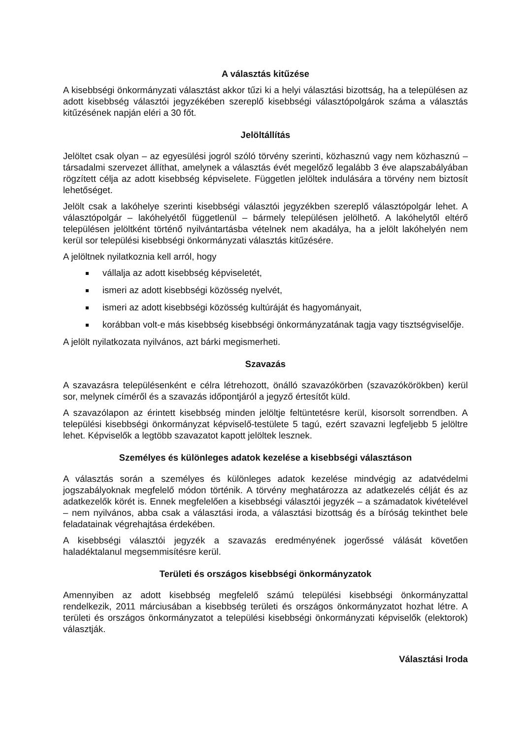A választás kitűzése
A kisebbségi önkormányzati választást akkor tűzi ki a helyi választási bizottság, ha a településen az adott kisebbség választói jegyzékében szereplő kisebbségi választópolgárok száma a választás kitűzésének napján eléri a 30 főt.
Jelöltállítás
Jelöltet csak olyan – az egyesülési jogról szóló törvény szerinti, közhasznú vagy nem közhasznú – társadalmi szervezet állíthat, amelynek a választás évét megelőző legalább 3 éve alapszabályában rögzített célja az adott kisebbség képviselete. Független jelöltek indulására a törvény nem biztosít lehetőséget.
Jelölt csak a lakóhelye szerinti kisebbségi választói jegyzékben szereplő választópolgár lehet. A választópolgár – lakóhelyétől függetlenül – bármely településen jelölhető. A lakóhelytől eltérő településen jelöltként történő nyilvántartásba vételnek nem akadálya, ha a jelölt lakóhelyén nem kerül sor települési kisebbségi önkormányzati választás kitűzésére.
A jelöltnek nyilatkoznia kell arról, hogy
vállalja az adott kisebbség képviseletét,
ismeri az adott kisebbségi közösség nyelvét,
ismeri az adott kisebbségi közösség kultúráját és hagyományait,
korábban volt-e más kisebbség kisebbségi önkormányzatának tagja vagy tisztségviselője.
A jelölt nyilatkozata nyilvános, azt bárki megismerheti.
Szavazás
A szavazásra településenként e célra létrehozott, önálló szavazókörben (szavazókörökben) kerül sor, melynek címéről és a szavazás időpontjáról a jegyző értesítőt küld.
A szavazólapon az érintett kisebbség minden jelöltje feltüntetésre kerül, kisorsolt sorrendben. A települési kisebbségi önkormányzat képviselő-testülete 5 tagú, ezért szavazni legfeljebb 5 jelöltre lehet. Képviselők a legtöbb szavazatot kapott jelöltek lesznek.
Személyes és különleges adatok kezelése a kisebbségi választáson
A választás során a személyes és különleges adatok kezelése mindvégig az adatvédelmi jogszabályoknak megfelelő módon történik. A törvény meghatározza az adatkezelés célját és az adatkezelők körét is. Ennek megfelelően a kisebbségi választói jegyzék – a számadatok kivételével – nem nyilvános, abba csak a választási iroda, a választási bizottság és a bíróság tekinthet bele feladatainak végrehajtása érdekében.
A kisebbségi választói jegyzék a szavazás eredményének jogerőssé válását követően haladéktalanul megsemmisítésre kerül.
Területi és országos kisebbségi önkormányzatok
Amennyiben az adott kisebbség megfelelő számú települési kisebbségi önkormányzattal rendelkezik, 2011 márciusában a kisebbség területi és országos önkormányzatot hozhat létre. A területi és országos önkormányzatot a települési kisebbségi önkormányzati képviselők (elektorok) választják.
Választási Iroda